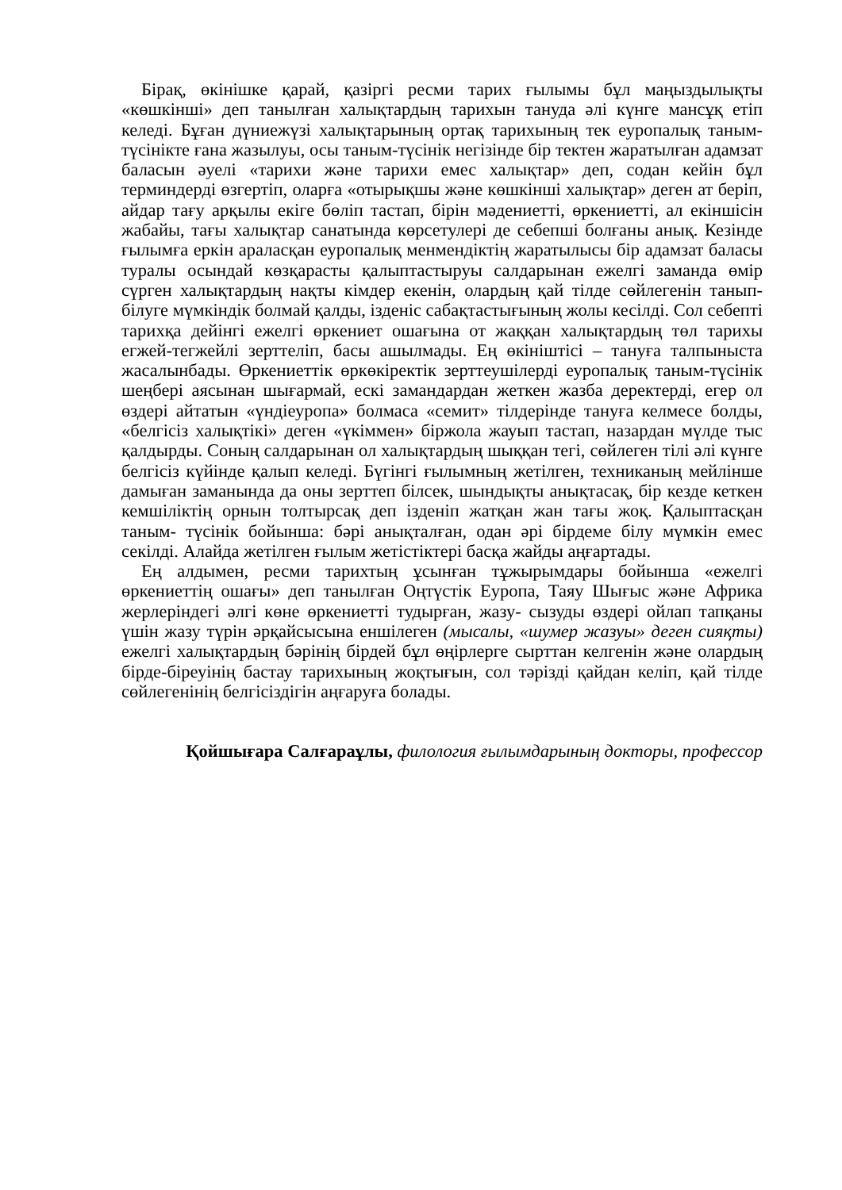Бірақ, өкінішке қарай, қазіргі ресми тарих ғылымы бұл маңыздылықты «көшкінші» деп танылған халықтардың тарихын тануда әлі күнге мансұқ етіп келеді. Бұған дүниежүзі халықтарының ортақ тарихының тек еуропалық таным- түсінікте ғана жазылуы, осы таным-түсінік негізінде бір тектен жаратылған адамзат баласын әуелі «тарихи және тарихи емес халықтар» деп, содан кейін бұл терминдерді өзгертіп, оларға «отырықшы және көшкінші халықтар» деген ат беріп, айдар тағу арқылы екіге бөліп тастап, бірін мәдениетті, өркениетті, ал екіншісін жабайы, тағы халықтар санатында көрсетулері де себепші болғаны анық. Кезінде ғылымға еркін араласқан еуропалық менмендіктің жаратылысы бір адамзат баласы туралы осындай көзқарасты қалыптастыруы салдарынан ежелгі заманда өмір сүрген халықтардың нақты кімдер екенін, олардың қай тілде сөйлегенін танып-білуге мүмкіндік болмай қалды, ізденіс сабақтастығының жолы кесілді. Сол себепті тарихқа дейінгі ежелгі өркениет ошағына от жаққан халықтардың төл тарихы егжей-тегжейлі зерттеліп, басы ашылмады. Ең өкініштісі – тануға талпыныста жасалынбады. Өркениеттік өркөкіректік зерттеушілерді еуропалық таным-түсінік шеңбері аясынан шығармай, ескі замандардан жеткен жазба деректерді, егер ол өздері айтатын «үндіеуропа» болмаса «семит» тілдерінде тануға келмесе болды, «белгісіз халықтікі» деген «үкіммен» біржола жауып тастап, назардан мүлде тыс қалдырды. Соның салдарынан ол халықтардың шыққан тегі, сөйлеген тілі әлі күнге белгісіз күйінде қалып келеді. Бүгінгі ғылымның жетілген, техниканың мейлінше дамыған заманында да оны зерттеп білсек, шындықты анықтасақ, бір кезде кеткен кемшіліктің орнын толтырсақ деп ізденіп жатқан жан тағы жоқ. Қалыптасқан таным- түсінік бойынша: бәрі анықталған, одан әрі бірдеме білу мүмкін емес секілді. Алайда жетілген ғылым жетістіктері басқа жайды аңғартады.
Ең алдымен, ресми тарихтың ұсынған тұжырымдары бойынша «ежелгі өркениеттің ошағы» деп танылған Оңтүстік Еуропа, Таяу Шығыс және Африка жерлеріндегі әлгі көне өркениетті тудырған, жазу- сызуды өздері ойлап тапқаны үшін жазу түрін әрқайсысына еншілеген (мысалы, «шумер жазуы» деген сияқты) ежелгі халықтардың бәрінің бірдей бұл өңірлерге сырттан келгенін және олардың бірде-біреуінің бастау тарихының жоқтығын, сол тәрізді қайдан келіп, қай тілде сөйлегенінің белгісіздігін аңғаруға болады.
Қойшығара Салғараұлы, филология ғылымдарының докторы, профессор